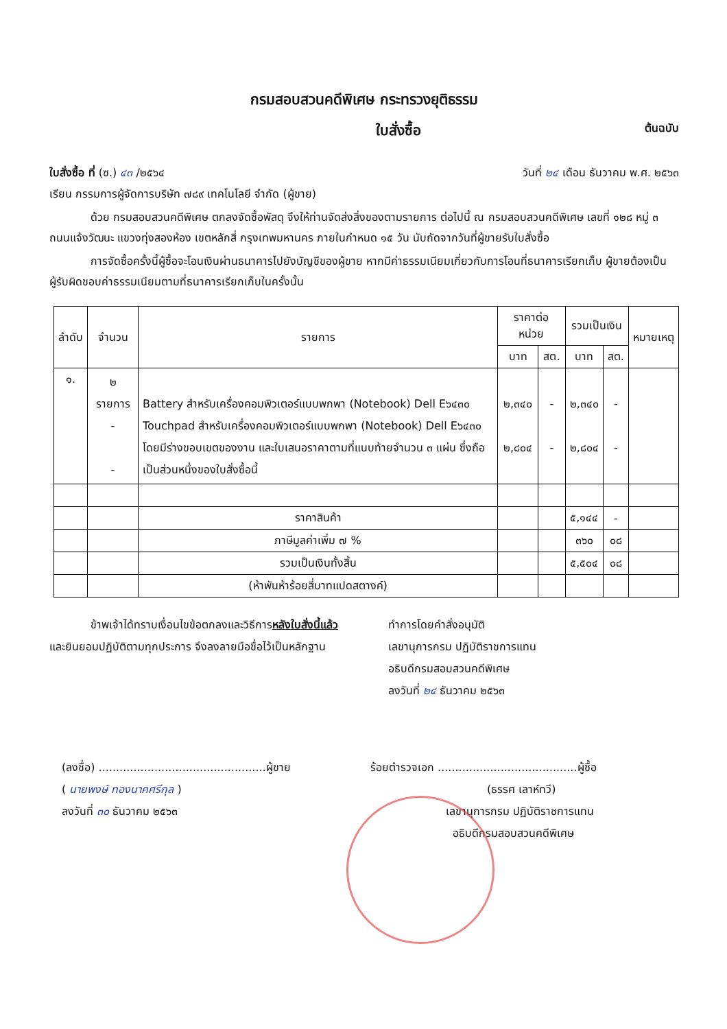กรมสอบสวนคดีพิเศษ กระทรวงยุติธรรม
ใบสั่งซื้อ
ต้นฉบับ
ใบสั่งซื้อ ที่ (ซ.) ๔๓ /๒๕๖๔ วันที่ ๒๔ เดือน ธันวาคม พ.ศ. ๒๕๖๓
เรียน กรรมการผู้จัดการบริษัท ๗๘๙ เทคโนโลยี จำกัด (ผู้ขาย)
ด้วย กรมสอบสวนคดีพิเศษ ตกลงจัดซื้อพัสดุ จึงให้ท่านจัดส่งสิ่งของตามรายการ ต่อไปนี้ ณ กรมสอบสวนคดีพิเศษ เลขที่ ๑๒๘ หมู่ ๓ ถนนแจ้งวัฒนะ แขวงทุ่งสองห้อง เขตหลักสี่ กรุงเทพมหานคร ภายในกำหนด ๑๕ วัน นับถัดจากวันที่ผู้ขายรับใบสั่งซื้อ
การจัดซื้อครั้งนี้ผู้ซื้อจะโอนเงินผ่านธนาคารไปยังบัญชีของผู้ขาย หากมีค่าธรรมเนียมเกี่ยวกับการโอนที่ธนาคารเรียกเก็บ ผู้ขายต้องเป็นผู้รับผิดชอบค่าธรรมเนียมตามที่ธนาคารเรียกเก็บในครั้งนั้น
| ลำดับ | จำนวน | รายการ | ราคาต่อหน่วย | | รวมเป็นเงิน | | หมายเหตุ |
| --- | --- | --- | --- | --- | --- | --- | --- |
| | | | บาท | สต. | บาท | สต. | |
| ๑. | ๒ รายการ - - | Battery สำหรับเครื่องคอมพิวเตอร์แบบพกพา (Notebook) Dell E๖๔๓๐ Touchpad สำหรับเครื่องคอมพิวเตอร์แบบพกพา (Notebook) Dell E๖๔๓๐ โดยมีร่างขอบเขตของงาน และใบเสนอราคาตามที่แนบท้ายจำนวน ๓ แผ่น ซึ่งถือเป็นส่วนหนึ่งของใบสั่งซื้อนี้ | ๒,๓๔๐ ๒,๘๐๔ | - - | ๒,๓๔๐ ๒,๘๐๔ | - - | |
| | | ราคาสินค้า | | | ๕,๑๔๔ | - | |
| | | ภาษีมูลค่าเพิ่ม ๗ % | | | ๓๖๐ | ๐๘ | |
| | | รวมเป็นเงินทั้งสิ้น | | | ๕,๕๐๔ | ๐๘ | |
| | | (ห้าพันห้าร้อยสี่บาทแปดสตางค์) | | | | | |
ข้าพเจ้าได้ทราบเงื่อนไขข้อตกลงและวิธีการหลังใบสั่งนี้แล้ว
และยินยอมปฏิบัติตามทุกประการ จึงลงลายมือชื่อไว้เป็นหลักฐาน
ทำการโดยคำสั่งอนุมัติ
เลขานุการกรม ปฏิบัติราชการแทน
อธิบดีกรมสอบสวนคดีพิเศษ
ลงวันที่ ๒๔ ธันวาคม ๒๕๖๓
(ลงชื่อ) ................................................ผู้ขาย
( นายพงษ์ ทองนาคศรีกุล )
ลงวันที่ ๓๐ ธันวาคม ๒๕๖๓
ร้อยตำรวจเอก ........................................ผู้ซื้อ
(ธรรศ เลาห์ทวี)
เลขานุการกรม ปฏิบัติราชการแทน
อธิบดีกรมสอบสวนคดีพิเศษ